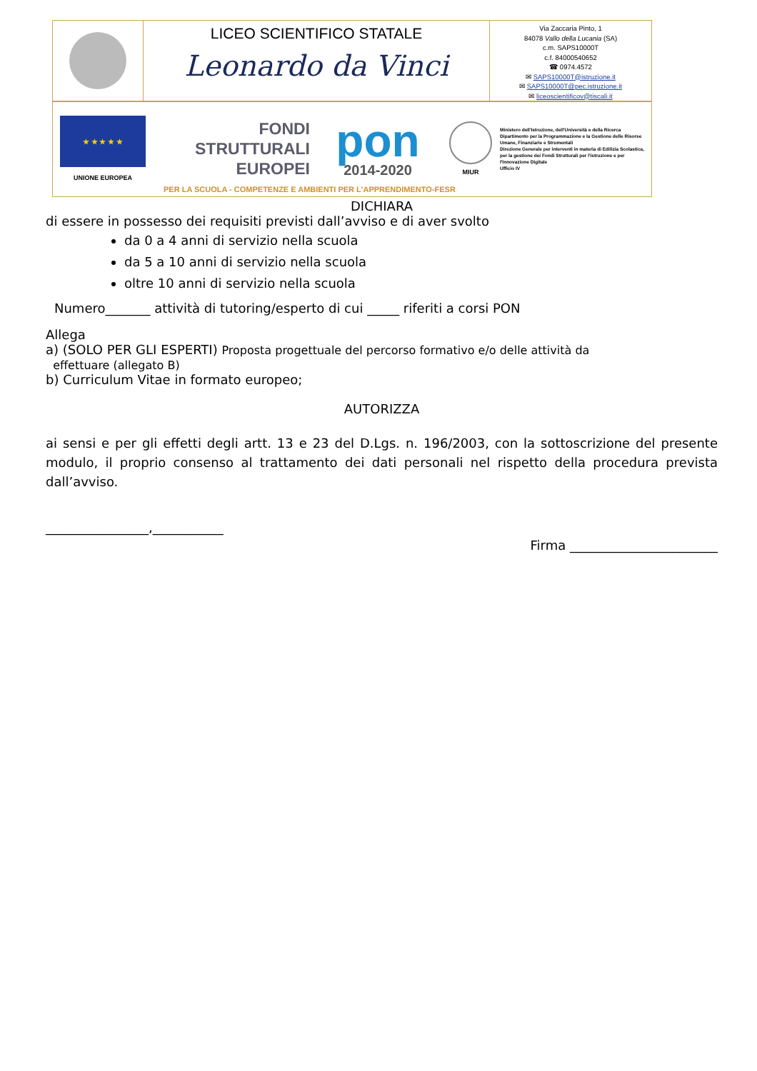LICEO SCIENTIFICO STATALE
Leonardo da Vinci
Via Zaccaria Pinto, 1
84078 Vallo della Lucania (SA)
c.m. SAPS10000T
c.f. 84000540652
☎ 0974.4572
✉ SAPS10000T@istruzione.it
✉ SAPS10000T@pec.istruzione.it
✉ liceoscientificov@tiscali.it
★ ★ ★ ★ ★
UNIONE EUROPEA
FONDI
STRUTTURALI
EUROPEI
pon
2014-2020
MIUR
Ministero dell'Istruzione, dell'Università e della Ricerca
Dipartimento per la Programmazione e la Gestione delle Risorse Umane, Finanziarie e Strumentali
Direzione Generale per interventi in materia di Edilizia Scolastica, per la gestione dei Fondi Strutturali per l'istruzione e per l'Innovazione Digitale
Ufficio IV
PER LA SCUOLA - COMPETENZE E AMBIENTI PER L'APPRENDIMENTO-FESR
DICHIARA
di essere in possesso dei requisiti previsti dall’avviso e di aver svolto
da 0 a 4 anni di servizio nella scuola
da 5 a 10 anni di servizio nella scuola
oltre 10 anni di servizio nella scuola
Numero_______ attività di tutoring/esperto di cui _____ riferiti a corsi PON
Allega
a) (SOLO PER GLI ESPERTI) Proposta progettuale del percorso formativo e/o delle attività da
effettuare (allegato B)
b) Curriculum Vitae in formato europeo;
AUTORIZZA
ai sensi e per gli effetti degli artt. 13 e 23 del D.Lgs. n. 196/2003, con la sottoscrizione del presente modulo, il proprio consenso al trattamento dei dati personali nel rispetto della procedura prevista dall’avviso.
________________,___________
Firma _______________________